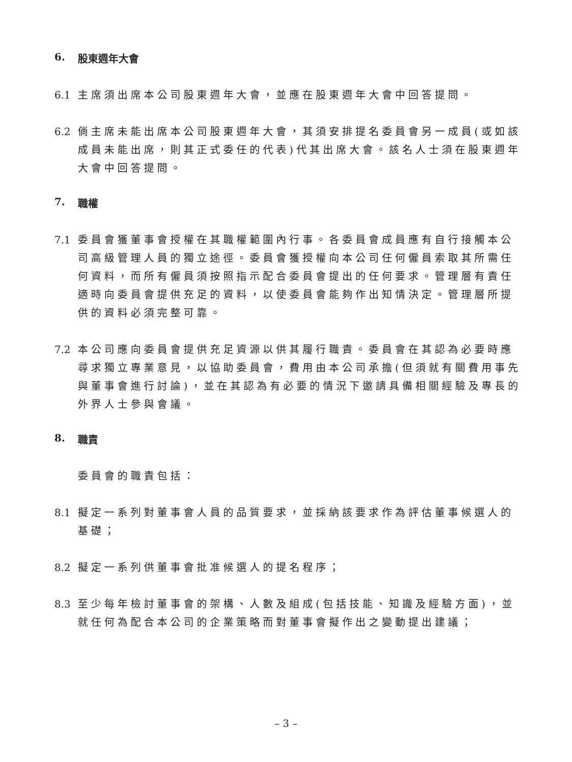6. 股東週年大會
6.1 主席須出席本公司股東週年大會，並應在股東週年大會中回答提問。
6.2 倘主席未能出席本公司股東週年大會，其須安排提名委員會另一成員(或如該成員未能出席，則其正式委任的代表)代其出席大會。該名人士須在股東週年大會中回答提問。
7. 職權
7.1 委員會獲董事會授權在其職權範圍內行事。各委員會成員應有自行接觸本公司高級管理人員的獨立途徑。委員會獲授權向本公司任何僱員索取其所需任何資料，而所有僱員須按照指示配合委員會提出的任何要求。管理層有責任適時向委員會提供充足的資料，以使委員會能夠作出知情決定。管理層所提供的資料必須完整可靠。
7.2 本公司應向委員會提供充足資源以供其履行職責。委員會在其認為必要時應尋求獨立專業意見，以協助委員會，費用由本公司承擔(但須就有關費用事先與董事會進行討論)，並在其認為有必要的情況下邀請具備相關經驗及專長的外界人士參與會議。
8. 職責
委員會的職責包括：
8.1 擬定一系列對董事會人員的品質要求，並採納該要求作為評估董事候選人的基礎；
8.2 擬定一系列供董事會批准候選人的提名程序；
8.3 至少每年檢討董事會的架構、人數及組成(包括技能、知識及經驗方面)，並就任何為配合本公司的企業策略而對董事會擬作出之變動提出建議；
– 3 –